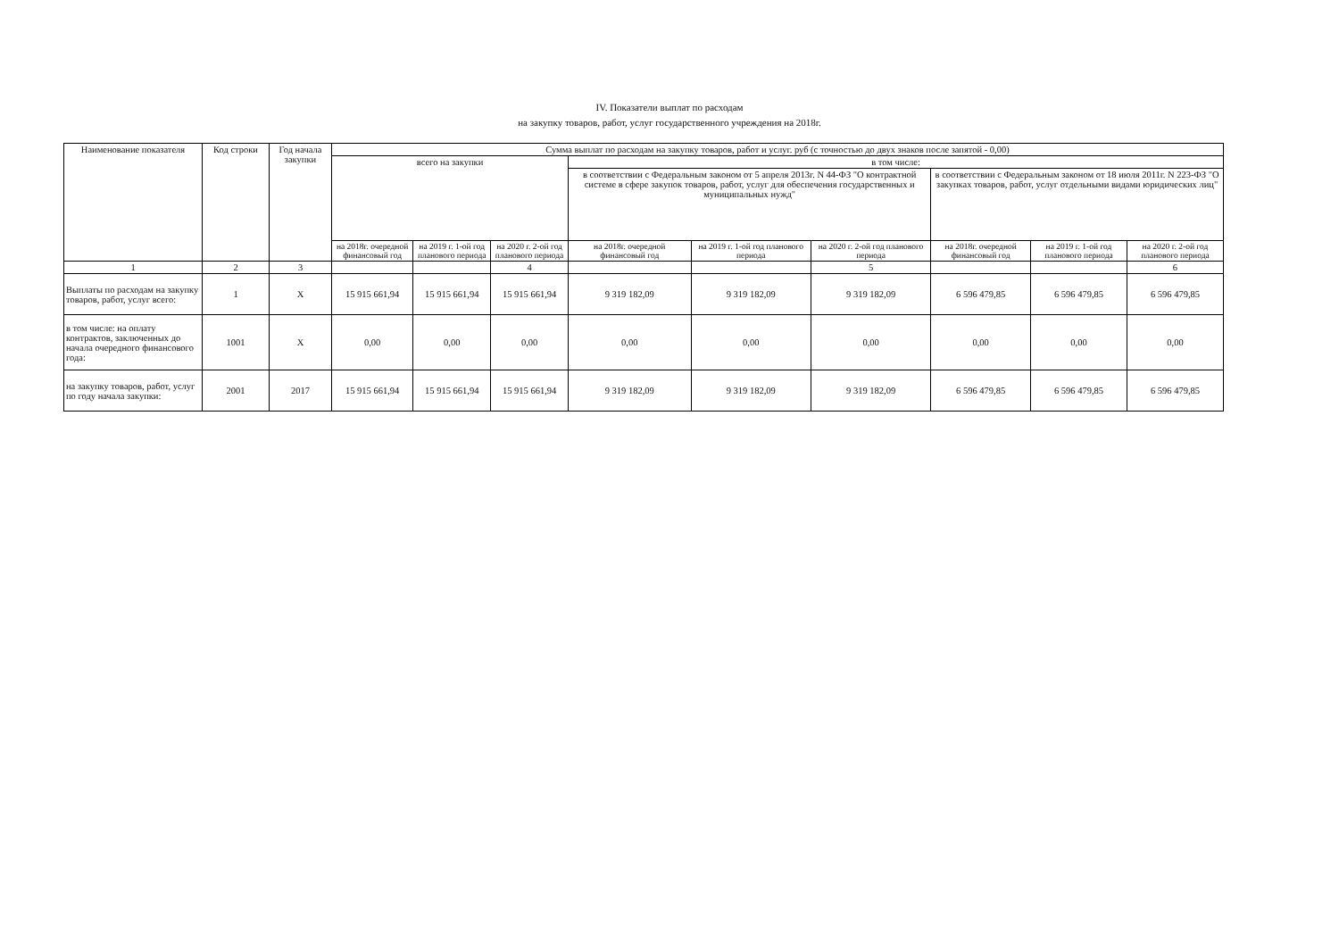IV. Показатели выплат по расходам
на закупку товаров, работ, услуг государственного учреждения на 2018г.
| Наименование показателя | Код строки | Год начала закупки | Сумма выплат по расходам на закупку товаров, работ и услуг. руб (с точностью до двух знаков после запятой - 0,00) | | | | | | | | |
| --- | --- | --- | --- | --- | --- | --- | --- | --- | --- | --- | --- |
| | | | всего на закупки | | | в том числе: | | | | | |
| | | | | | | в соответствии с Федеральным законом от 5 апреля 2013г. N 44-ФЗ "О контрактной системе в сфере закупок товаров, работ, услуг для обеспечения государственных и муниципальных нужд" | | | в соответствии с Федеральным законом от 18 июля 2011г. N 223-ФЗ "О закупках товаров, работ, услуг отдельными видами юридических лиц" | | |
| | | | на 2018г. очередной финансовый год | на 2019 г. 1-ой год планового периода | на 2020 г. 2-ой год планового периода | на 2018г. очередной финансовый год | на 2019 г. 1-ой год планового периода | на 2020 г. 2-ой год планового периода | на 2018г. очередной финансовый год | на 2019 г. 1-ой год планового периода | на 2020 г. 2-ой год планового периода |
| 1 | 2 | 3 | | | 4 | | | 5 | | | 6 |
| Выплаты по расходам на закупку товаров, работ, услуг всего: | 1 | X | 15 915 661,94 | 15 915 661,94 | 15 915 661,94 | 9 319 182,09 | 9 319 182,09 | 9 319 182,09 | 6 596 479,85 | 6 596 479,85 | 6 596 479,85 |
| в том числе: на оплату контрактов, заключенных до начала очередного финансового года: | 1001 | X | 0,00 | 0,00 | 0,00 | 0,00 | 0,00 | 0,00 | 0,00 | 0,00 | 0,00 |
| на закупку товаров, работ, услуг по году начала закупки: | 2001 | 2017 | 15 915 661,94 | 15 915 661,94 | 15 915 661,94 | 9 319 182,09 | 9 319 182,09 | 9 319 182,09 | 6 596 479,85 | 6 596 479,85 | 6 596 479,85 |